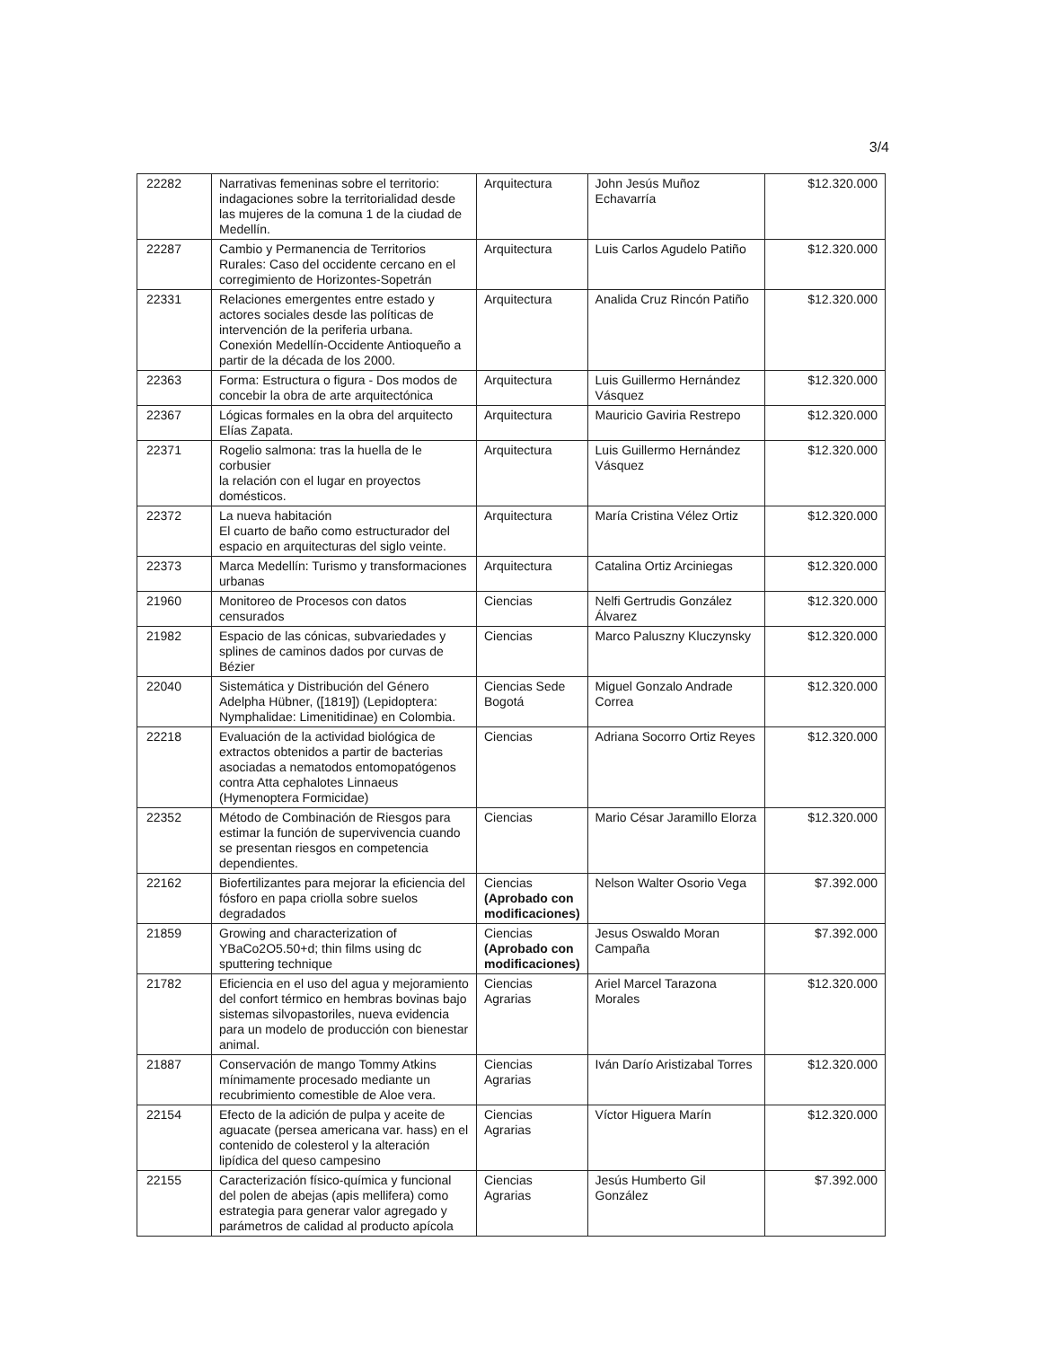3/4
| 22282 | Narrativas femeninas sobre el territorio: indagaciones sobre la territorialidad desde las mujeres de la comuna 1 de la ciudad de Medellín. | Arquitectura | John Jesús Muñoz Echavarría | $12.320.000 |
| 22287 | Cambio y Permanencia de Territorios Rurales: Caso del occidente cercano en el corregimiento de Horizontes-Sopetrán | Arquitectura | Luis Carlos Agudelo Patiño | $12.320.000 |
| 22331 | Relaciones emergentes entre estado y actores sociales desde las políticas de intervención de la periferia urbana. Conexión Medellín-Occidente Antioqueño a partir de la década de los 2000. | Arquitectura | Analida Cruz Rincón Patiño | $12.320.000 |
| 22363 | Forma: Estructura o figura - Dos modos de concebir la obra de arte arquitectónica | Arquitectura | Luis Guillermo Hernández Vásquez | $12.320.000 |
| 22367 | Lógicas formales en la obra del arquitecto Elías Zapata. | Arquitectura | Mauricio Gaviria Restrepo | $12.320.000 |
| 22371 | Rogelio salmona: tras la huella de le corbusier la relación con el lugar en proyectos domésticos. | Arquitectura | Luis Guillermo Hernández Vásquez | $12.320.000 |
| 22372 | La nueva habitación El cuarto de baño como estructurador del espacio en arquitecturas del siglo veinte. | Arquitectura | María Cristina Vélez Ortiz | $12.320.000 |
| 22373 | Marca Medellín: Turismo y transformaciones urbanas | Arquitectura | Catalina Ortiz Arciniegas | $12.320.000 |
| 21960 | Monitoreo de Procesos con datos censurados | Ciencias | Nelfi Gertrudis González Álvarez | $12.320.000 |
| 21982 | Espacio de las cónicas, subvariedades y splines de caminos dados por curvas de Bézier | Ciencias | Marco Paluszny Kluczynsky | $12.320.000 |
| 22040 | Sistemática y Distribución del Género Adelpha Hübner, ([1819]) (Lepidoptera: Nymphalidae: Limenitidinae) en Colombia. | Ciencias Sede Bogotá | Miguel Gonzalo Andrade Correa | $12.320.000 |
| 22218 | Evaluación de la actividad biológica de extractos obtenidos a partir de bacterias asociadas a nematodos entomopatógenos contra Atta cephalotes Linnaeus (Hymenoptera Formicidae) | Ciencias | Adriana Socorro Ortiz Reyes | $12.320.000 |
| 22352 | Método de Combinación de Riesgos para estimar la función de supervivencia cuando se presentan riesgos en competencia dependientes. | Ciencias | Mario César Jaramillo Elorza | $12.320.000 |
| 22162 | Biofertilizantes para mejorar la eficiencia del fósforo en papa criolla sobre suelos degradados | Ciencias (Aprobado con modificaciones) | Nelson Walter Osorio Vega | $7.392.000 |
| 21859 | Growing and characterization of YBaCo2O5.50+d; thin films using dc sputtering technique | Ciencias (Aprobado con modificaciones) | Jesus Oswaldo Moran Campaña | $7.392.000 |
| 21782 | Eficiencia en el uso del agua y mejoramiento del confort térmico en hembras bovinas bajo sistemas silvopastoriles, nueva evidencia para un modelo de producción con bienestar animal. | Ciencias Agrarias | Ariel Marcel Tarazona Morales | $12.320.000 |
| 21887 | Conservación de mango Tommy Atkins mínimamente procesado mediante un recubrimiento comestible de Aloe vera. | Ciencias Agrarias | Iván Darío Aristizabal Torres | $12.320.000 |
| 22154 | Efecto de la adición de pulpa y aceite de aguacate (persea americana var. hass) en el contenido de colesterol y la alteración lipídica del queso campesino | Ciencias Agrarias | Víctor Higuera Marín | $12.320.000 |
| 22155 | Caracterización físico-química y funcional del polen de abejas (apis mellifera) como estrategia para generar valor agregado y parámetros de calidad al producto apícola | Ciencias Agrarias | Jesús Humberto Gil González | $7.392.000 |